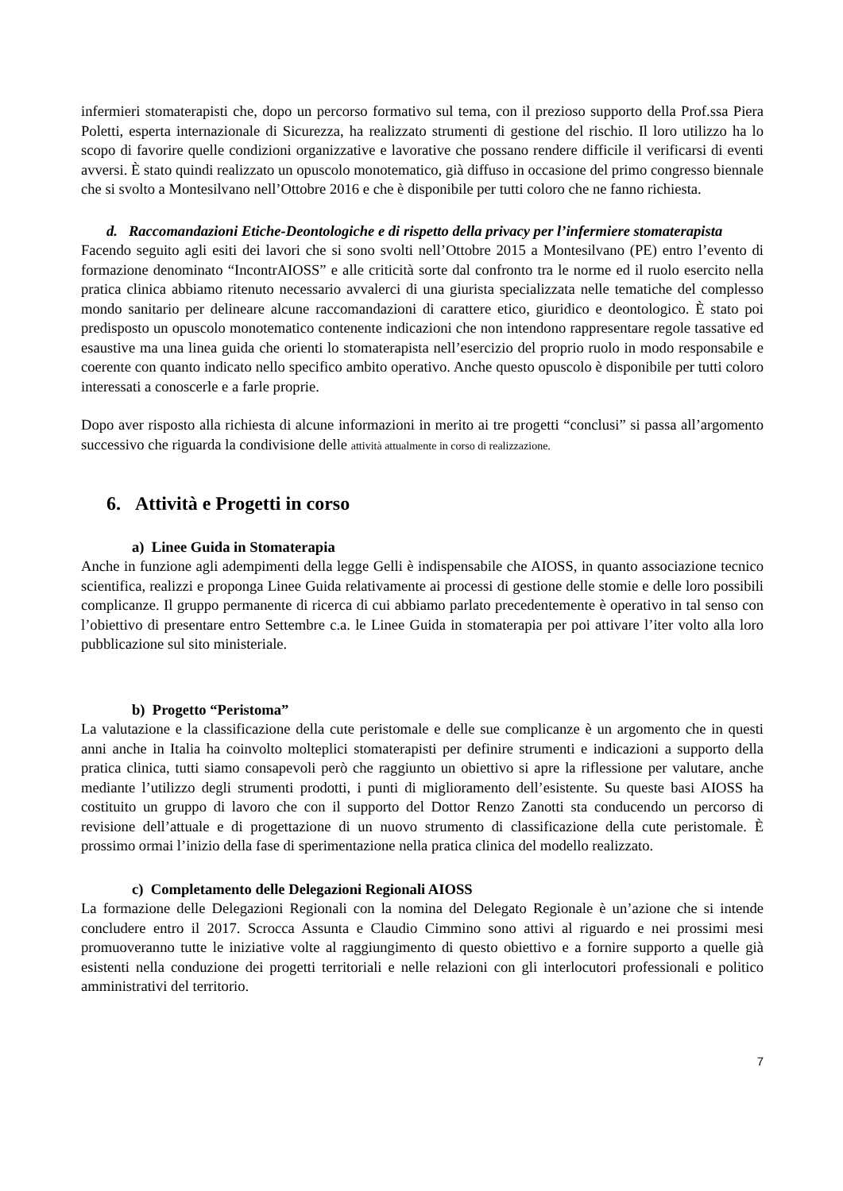infermieri stomaterapisti che, dopo un percorso formativo sul tema, con il prezioso supporto della Prof.ssa Piera Poletti, esperta internazionale di Sicurezza, ha realizzato strumenti di gestione del rischio. Il loro utilizzo ha lo scopo di favorire quelle condizioni organizzative e lavorative che possano rendere difficile il verificarsi di eventi avversi. È stato quindi realizzato un opuscolo monotematico, già diffuso in occasione del primo congresso biennale che si svolto a Montesilvano nell’Ottobre 2016 e che è disponibile per tutti coloro che ne fanno richiesta.
d. Raccomandazioni Etiche-Deontologiche e di rispetto della privacy per l’infermiere stomaterapista
Facendo seguito agli esiti dei lavori che si sono svolti nell’Ottobre 2015 a Montesilvano (PE) entro l’evento di formazione denominato “IncontrAIOSS” e alle criticità sorte dal confronto tra le norme ed il ruolo esercito nella pratica clinica abbiamo ritenuto necessario avvalerci di una giurista specializzata nelle tematiche del complesso mondo sanitario per delineare alcune raccomandazioni di carattere etico, giuridico e deontologico. È stato poi predisposto un opuscolo monotematico contenente indicazioni che non intendono rappresentare regole tassative ed esaustive ma una linea guida che orienti lo stomaterapista nell’esercizio del proprio ruolo in modo responsabile e coerente con quanto indicato nello specifico ambito operativo. Anche questo opuscolo è disponibile per tutti coloro interessati a conoscerle e a farle proprie.
Dopo aver risposto alla richiesta di alcune informazioni in merito ai tre progetti “conclusi” si passa all’argomento successivo che riguarda la condivisione delle attività attualmente in corso di realizzazione.
6. Attività e Progetti in corso
a) Linee Guida in Stomaterapia
Anche in funzione agli adempimenti della legge Gelli è indispensabile che AIOSS, in quanto associazione tecnico scientifica, realizzi e proponga Linee Guida relativamente ai processi di gestione delle stomie e delle loro possibili complicanze. Il gruppo permanente di ricerca di cui abbiamo parlato precedentemente è operativo in tal senso con l’obiettivo di presentare entro Settembre c.a. le Linee Guida in stomaterapia per poi attivare l’iter volto alla loro pubblicazione sul sito ministeriale.
b) Progetto “Peristoma”
La valutazione e la classificazione della cute peristomale e delle sue complicanze è un argomento che in questi anni anche in Italia ha coinvolto molteplici stomaterapisti per definire strumenti e indicazioni a supporto della pratica clinica, tutti siamo consapevoli però che raggiunto un obiettivo si apre la riflessione per valutare, anche mediante l’utilizzo degli strumenti prodotti, i punti di miglioramento dell’esistente. Su queste basi AIOSS ha costituito un gruppo di lavoro che con il supporto del Dottor Renzo Zanotti sta conducendo un percorso di revisione dell’attuale e di progettazione di un nuovo strumento di classificazione della cute peristomale. È prossimo ormai l’inizio della fase di sperimentazione nella pratica clinica del modello realizzato.
c) Completamento delle Delegazioni Regionali AIOSS
La formazione delle Delegazioni Regionali con la nomina del Delegato Regionale è un’azione che si intende concludere entro il 2017. Scrocca Assunta e Claudio Cimmino sono attivi al riguardo e nei prossimi mesi promuoveranno tutte le iniziative volte al raggiungimento di questo obiettivo e a fornire supporto a quelle già esistenti nella conduzione dei progetti territoriali e nelle relazioni con gli interlocutori professionali e politico amministrativi del territorio.
7